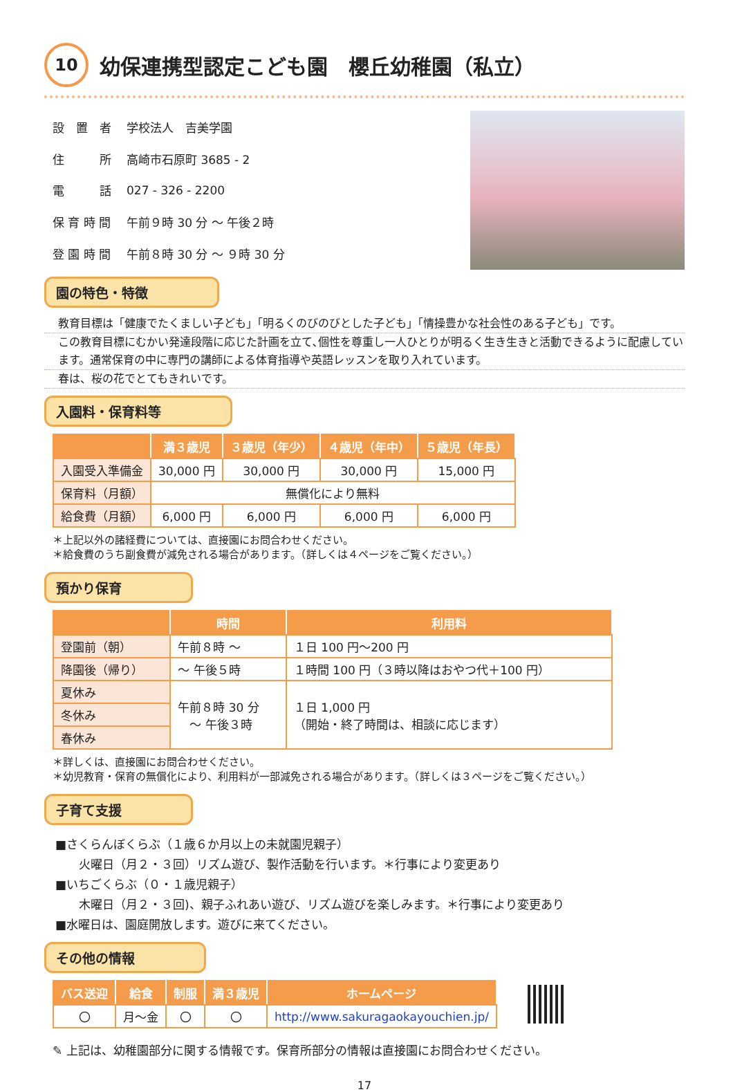10
幼保連携型認定こども園　櫻丘幼稚園（私立）
| 設 置 者 | 学校法人 吉美学園 |
| 住 所 | 高崎市石原町 3685 - 2 |
| 電 話 | 027 - 326 - 2200 |
| 保 育 時 間 | 午前９時 30 分 ～ 午後２時 |
| 登 園 時 間 | 午前８時 30 分 ～ ９時 30 分 |
園の特色・特徴
教育目標は「健康でたくましい子ども」「明るくのびのびとした子ども」「情操豊かな社会性のある子ども」です。
この教育目標にむかい発達段階に応じた計画を立て､個性を尊重し一人ひとりが明るく生き生きと活動できるように配慮しています。通常保育の中に専門の講師による体育指導や英語レッスンを取り入れています。
春は、桜の花でとてもきれいです。
入園料・保育料等
| | 満３歳児 | ３歳児（年少） | ４歳児（年中） | ５歳児（年長） |
| --- | --- | --- | --- | --- |
| 入園受入準備金 | 30,000 円 | 30,000 円 | 30,000 円 | 15,000 円 |
| 保育料（月額） | 無償化により無料 | | | |
| 給食費（月額） | 6,000 円 | 6,000 円 | 6,000 円 | 6,000 円 |
＊上記以外の諸経費については、直接園にお問合わせください。
＊給食費のうち副食費が減免される場合があります。（詳しくは４ページをご覧ください。）
預かり保育
| | 時間 | 利用料 |
| --- | --- | --- |
| 登園前（朝） | 午前８時 ～ | １日 100 円～200 円 |
| 降園後（帰り） | ～ 午後５時 | １時間 100 円（３時以降はおやつ代＋100 円） |
| 夏休み | 午前８時 30 分 ～ 午後３時 | １日 1,000 円 （開始・終了時間は、相談に応じます） |
| 冬休み | | |
| 春休み | | |
＊詳しくは、直接園にお問合わせください。
＊幼児教育・保育の無償化により、利用料が一部減免される場合があります。（詳しくは３ページをご覧ください。）
子育て支援
■さくらんぼくらぶ（１歳６か月以上の未就園児親子）
火曜日（月２・３回）リズム遊び、製作活動を行います。＊行事により変更あり
■いちごくらぶ（０・１歳児親子）
木曜日（月２・３回)、親子ふれあい遊び、リズム遊びを楽しみます。＊行事により変更あり
■水曜日は、園庭開放します。遊びに来てください。
その他の情報
| バス送迎 | 給食 | 制服 | 満３歳児 | ホームページ |
| --- | --- | --- | --- | --- |
| 〇 | 月～金 | 〇 | 〇 | http://www.sakuragaokayouchien.jp/ |
✎ 上記は、幼稚園部分に関する情報です。保育所部分の情報は直接園にお問合わせください。
17